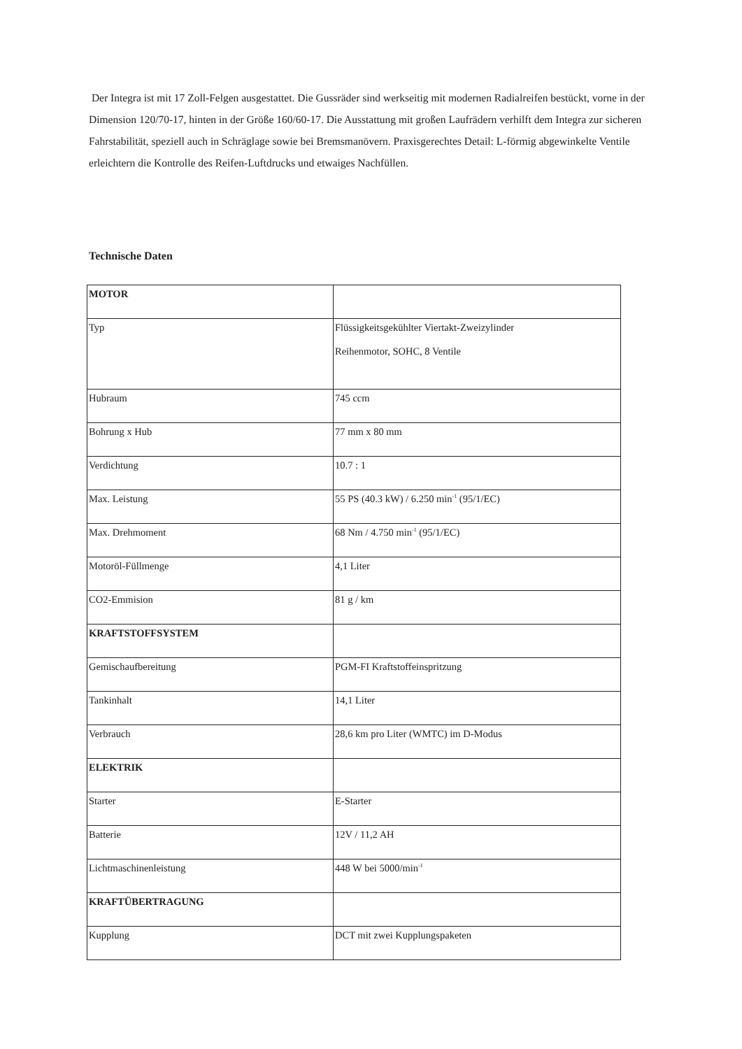Der Integra ist mit 17 Zoll-Felgen ausgestattet. Die Gussräder sind werkseitig mit modernen Radialreifen bestückt, vorne in der Dimension 120/70-17, hinten in der Größe 160/60-17. Die Ausstattung mit großen Laufrädern verhilft dem Integra zur sicheren Fahrstabilität, speziell auch in Schräglage sowie bei Bremsmanövern. Praxisgerechtes Detail: L-förmig abgewinkelte Ventile erleichtern die Kontrolle des Reifen-Luftdrucks und etwaiges Nachfüllen.
Technische Daten
| MOTOR | |
| Typ | Flüssigkeitsgekühlter Viertakt-Zweizylinder Reihenmotor, SOHC, 8 Ventile |
| Hubraum | 745 ccm |
| Bohrung x Hub | 77 mm x 80 mm |
| Verdichtung | 10.7 : 1 |
| Max. Leistung | 55 PS (40.3 kW) / 6.250 min<sup>-1</sup> (95/1/EC) |
| Max. Drehmoment | 68 Nm / 4.750 min<sup>-1</sup> (95/1/EC) |
| Motoröl-Füllmenge | 4,1 Liter |
| CO2-Emmision | 81 g / km |
| KRAFTSTOFFSYSTEM | |
| Gemischaufbereitung | PGM-FI Kraftstoffeinspritzung |
| Tankinhalt | 14,1 Liter |
| Verbrauch | 28,6 km pro Liter (WMTC) im D-Modus |
| ELEKTRIK | |
| Starter | E-Starter |
| Batterie | 12V / 11,2 AH |
| Lichtmaschinenleistung | 448 W bei 5000/min<sup>-1</sup> |
| KRAFTÜBERTRAGUNG | |
| Kupplung | DCT mit zwei Kupplungspaketen |